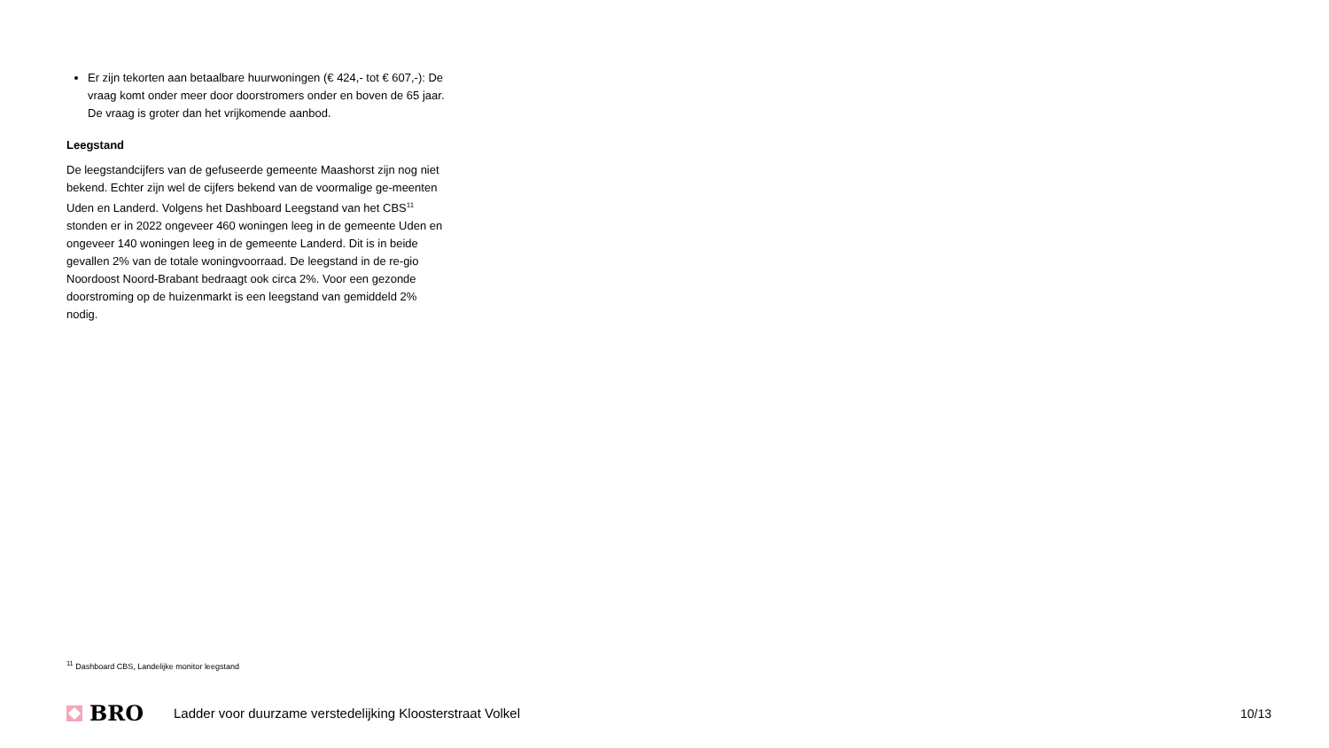Er zijn tekorten aan betaalbare huurwoningen (€ 424,- tot € 607,-): De vraag komt onder meer door doorstromers onder en boven de 65 jaar. De vraag is groter dan het vrijkomende aanbod.
Leegstand
De leegstandcijfers van de gefuseerde gemeente Maashorst zijn nog niet bekend. Echter zijn wel de cijfers bekend van de voormalige ge-meenten Uden en Landerd. Volgens het Dashboard Leegstand van het CBS<sup>11</sup> stonden er in 2022 ongeveer 460 woningen leeg in de gemeente Uden en ongeveer 140 woningen leeg in de gemeente Landerd. Dit is in beide gevallen 2% van de totale woningvoorraad. De leegstand in de re-gio Noordoost Noord-Brabant bedraagt ook circa 2%. Voor een gezonde doorstroming op de huizenmarkt is een leegstand van gemiddeld 2% nodig.
<sup>11</sup> Dashboard CBS, Landelijke monitor leegstand
BRO
Ladder voor duurzame verstedelijking Kloosterstraat Volkel
10/13